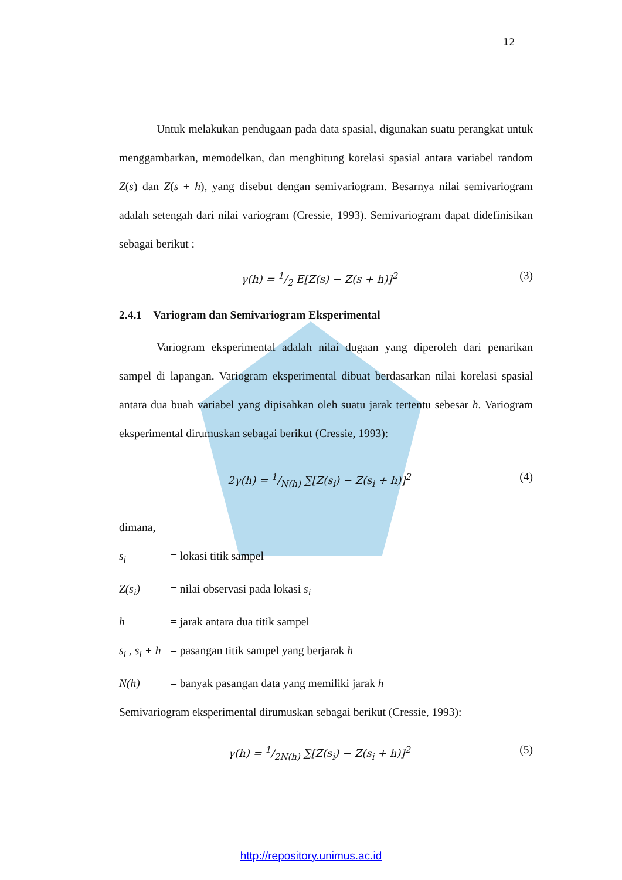12
Untuk melakukan pendugaan pada data spasial, digunakan suatu perangkat untuk menggambarkan, memodelkan, dan menghitung korelasi spasial antara variabel random Z(s) dan Z(s + h), yang disebut dengan semivariogram. Besarnya nilai semivariogram adalah setengah dari nilai variogram (Cressie, 1993). Semivariogram dapat didefinisikan sebagai berikut :
γ(h) = 1/2 E[Z(s) − Z(s + h)]<sup>2</sup> (3)
2.4.1 Variogram dan Semivariogram Eksperimental
Variogram eksperimental adalah nilai dugaan yang diperoleh dari penarikan sampel di lapangan. Variogram eksperimental dibuat berdasarkan nilai korelasi spasial antara dua buah variabel yang dipisahkan oleh suatu jarak tertentu sebesar h. Variogram eksperimental dirumuskan sebagai berikut (Cressie, 1993):
2γ(h) = 1/N(h) ∑[Z(s<sub>i</sub>) − Z(s<sub>i</sub> + h)]<sup>2</sup> (4)
dimana,
s<sub>i</sub> = lokasi titik sampel
Z(s<sub>i</sub>) = nilai observasi pada lokasi s<sub>i</sub>
h = jarak antara dua titik sampel
s<sub>i</sub> , s<sub>i</sub> + h = pasangan titik sampel yang berjarak h
N(h) = banyak pasangan data yang memiliki jarak h
Semivariogram eksperimental dirumuskan sebagai berikut (Cressie, 1993):
γ(h) = 1/2N(h) ∑[Z(s<sub>i</sub>) − Z(s<sub>i</sub> + h)]<sup>2</sup> (5)
http://repository.unimus.ac.id